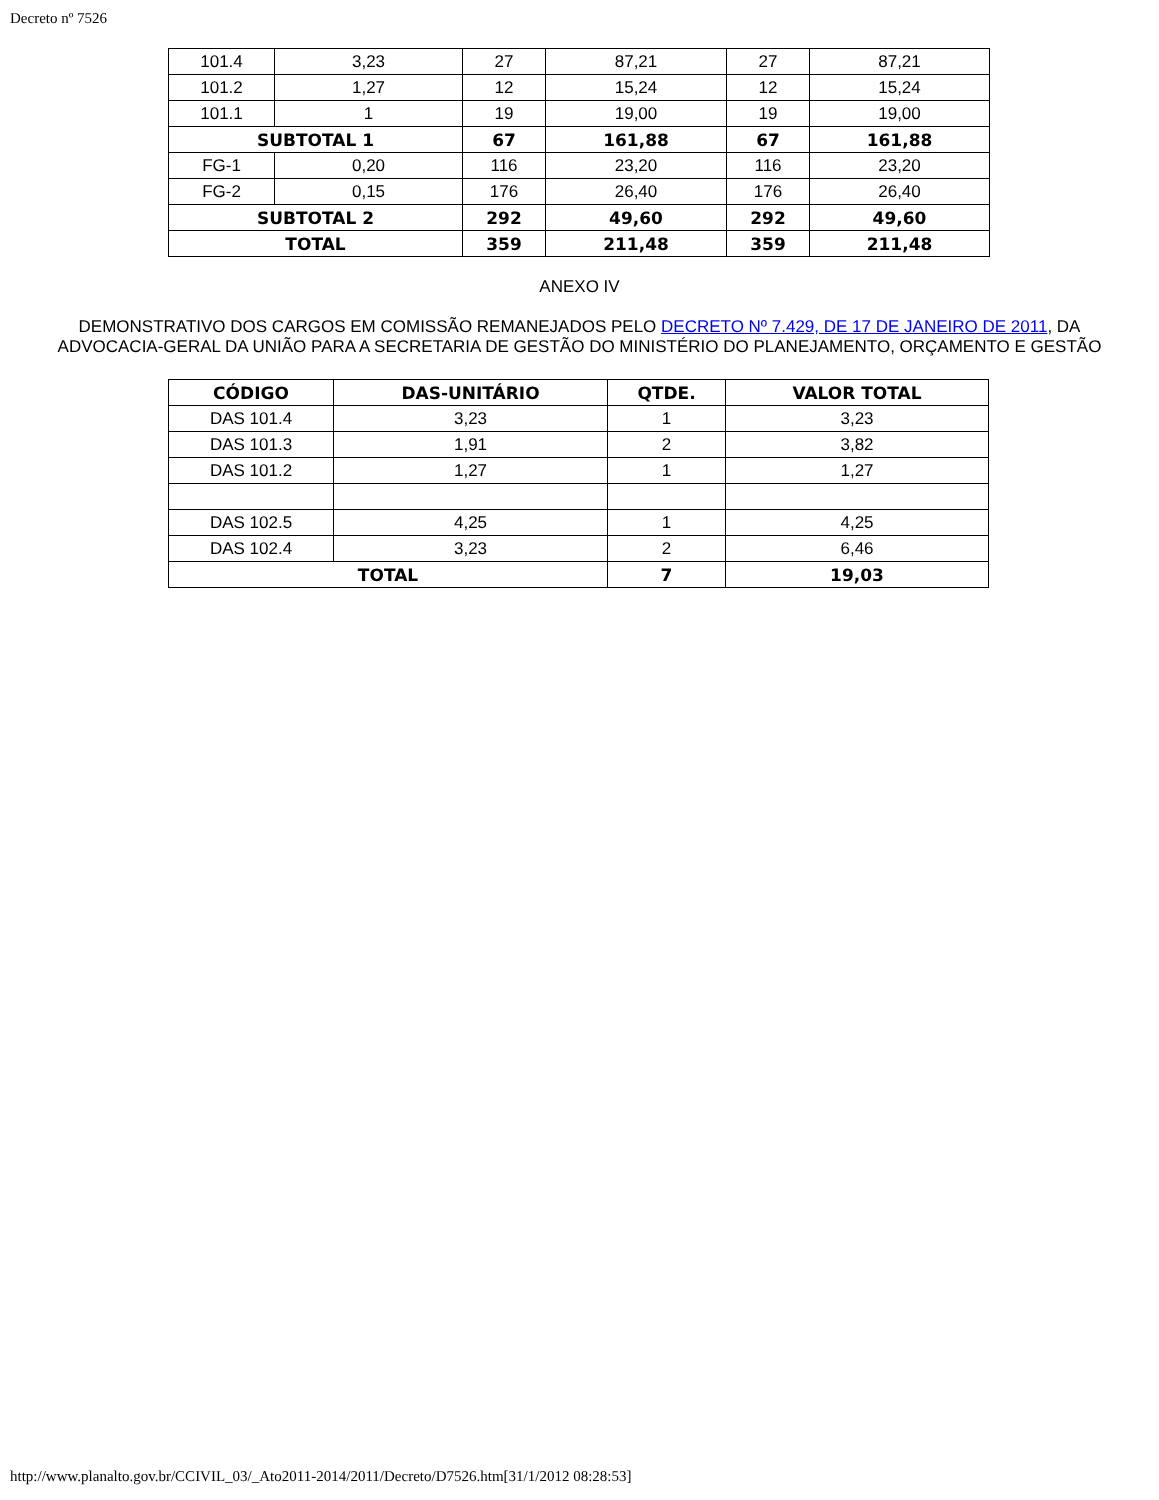Decreto nº 7526
| 101.4 | 3,23 | 27 | 87,21 | 27 | 87,21 |
| 101.2 | 1,27 | 12 | 15,24 | 12 | 15,24 |
| 101.1 | 1 | 19 | 19,00 | 19 | 19,00 |
| SUBTOTAL 1 | | 67 | 161,88 | 67 | 161,88 |
| FG-1 | 0,20 | 116 | 23,20 | 116 | 23,20 |
| FG-2 | 0,15 | 176 | 26,40 | 176 | 26,40 |
| SUBTOTAL 2 | | 292 | 49,60 | 292 | 49,60 |
| TOTAL | | 359 | 211,48 | 359 | 211,48 |
ANEXO IV
DEMONSTRATIVO DOS CARGOS EM COMISSÃO REMANEJADOS PELO DECRETO Nº 7.429, DE 17 DE JANEIRO DE 2011, DA ADVOCACIA-GERAL DA UNIÃO PARA A SECRETARIA DE GESTÃO DO MINISTÉRIO DO PLANEJAMENTO, ORÇAMENTO E GESTÃO
| CÓDIGO | DAS-UNITÁRIO | QTDE. | VALOR TOTAL |
| --- | --- | --- | --- |
| DAS 101.4 | 3,23 | 1 | 3,23 |
| DAS 101.3 | 1,91 | 2 | 3,82 |
| DAS 101.2 | 1,27 | 1 | 1,27 |
| DAS 102.5 | 4,25 | 1 | 4,25 |
| DAS 102.4 | 3,23 | 2 | 6,46 |
| TOTAL | | 7 | 19,03 |
http://www.planalto.gov.br/CCIVIL_03/_Ato2011-2014/2011/Decreto/D7526.htm[31/1/2012 08:28:53]